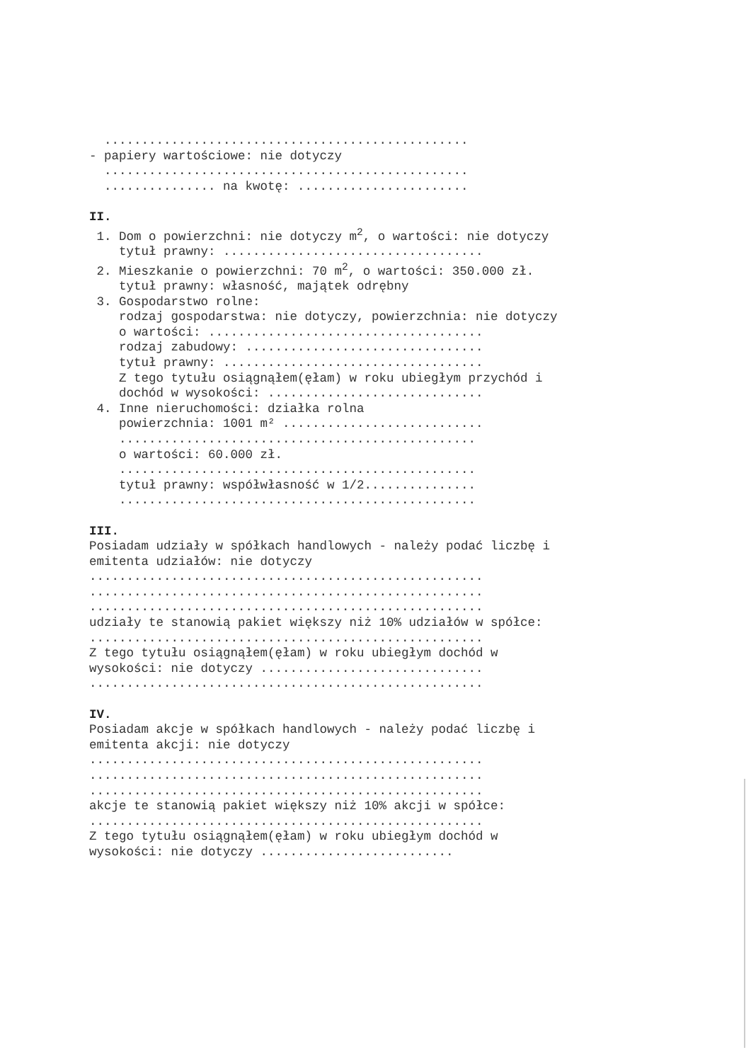................................................. - papiery wartościowe: nie dotyczy ................................................. ............... na kwotę: ....................... II. 1. Dom o powierzchni: nie dotyczy m<sup>2</sup>, o wartości: nie dotyczy tytuł prawny: ................................... 2. Mieszkanie o powierzchni: 70 m<sup>2</sup>, o wartości: 350.000 zł. tytuł prawny: własność, majątek odrębny 3. Gospodarstwo rolne: rodzaj gospodarstwa: nie dotyczy, powierzchnia: nie dotyczy o wartości: ..................................... rodzaj zabudowy: ................................ tytuł prawny: ................................... Z tego tytułu osiągnąłem(ęłam) w roku ubiegłym przychód i dochód w wysokości: ............................. 4. Inne nieruchomości: działka rolna powierzchnia: 1001 m² ........................... ................................................ o wartości: 60.000 zł. ................................................ tytuł prawny: współwłasność w 1/2............... ................................................ III. Posiadam udziały w spółkach handlowych - należy podać liczbę i emitenta udziałów: nie dotyczy ..................................................... ..................................................... ..................................................... udziały te stanowią pakiet większy niż 10% udziałów w spółce: ..................................................... Z tego tytułu osiągnąłem(ęłam) w roku ubiegłym dochód w wysokości: nie dotyczy .............................. ..................................................... IV. Posiadam akcje w spółkach handlowych - należy podać liczbę i emitenta akcji: nie dotyczy ..................................................... ..................................................... ..................................................... akcje te stanowią pakiet większy niż 10% akcji w spółce: ..................................................... Z tego tytułu osiągnąłem(ęłam) w roku ubiegłym dochód w wysokości: nie dotyczy ..........................